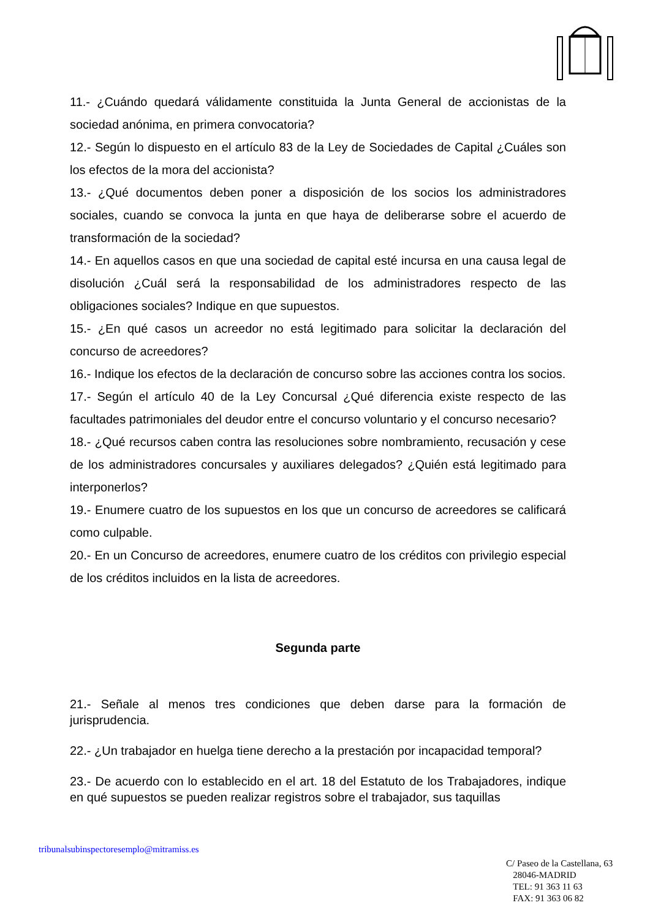11.- ¿Cuándo quedará válidamente constituida la Junta General de accionistas de la sociedad anónima, en primera convocatoria?
12.- Según lo dispuesto en el artículo 83 de la Ley de Sociedades de Capital ¿Cuáles son los efectos de la mora del accionista?
13.- ¿Qué documentos deben poner a disposición de los socios los administradores sociales, cuando se convoca la junta en que haya de deliberarse sobre el acuerdo de transformación de la sociedad?
14.- En aquellos casos en que una sociedad de capital esté incursa en una causa legal de disolución ¿Cuál será la responsabilidad de los administradores respecto de las obligaciones sociales? Indique en que supuestos.
15.- ¿En qué casos un acreedor no está legitimado para solicitar la declaración del concurso de acreedores?
16.- Indique los efectos de la declaración de concurso sobre las acciones contra los socios.
17.- Según el artículo 40 de la Ley Concursal ¿Qué diferencia existe respecto de las facultades patrimoniales del deudor entre el concurso voluntario y el concurso necesario?
18.- ¿Qué recursos caben contra las resoluciones sobre nombramiento, recusación y cese de los administradores concursales y auxiliares delegados? ¿Quién está legitimado para interponerlos?
19.- Enumere cuatro de los supuestos en los que un concurso de acreedores se calificará como culpable.
20.- En un Concurso de acreedores, enumere cuatro de los créditos con privilegio especial de los créditos incluidos en la lista de acreedores.
Segunda parte
21.- Señale al menos tres condiciones que deben darse para la formación de jurisprudencia.
22.- ¿Un trabajador en huelga tiene derecho a la prestación por incapacidad temporal?
23.- De acuerdo con lo establecido en el art. 18 del Estatuto de los Trabajadores, indique en qué supuestos se pueden realizar registros sobre el trabajador, sus taquillas
tribunalsubinspectoresemplo@mitramiss.es
C/ Paseo de la Castellana, 63
28046-MADRID
TEL: 91 363 11 63
FAX: 91 363 06 82